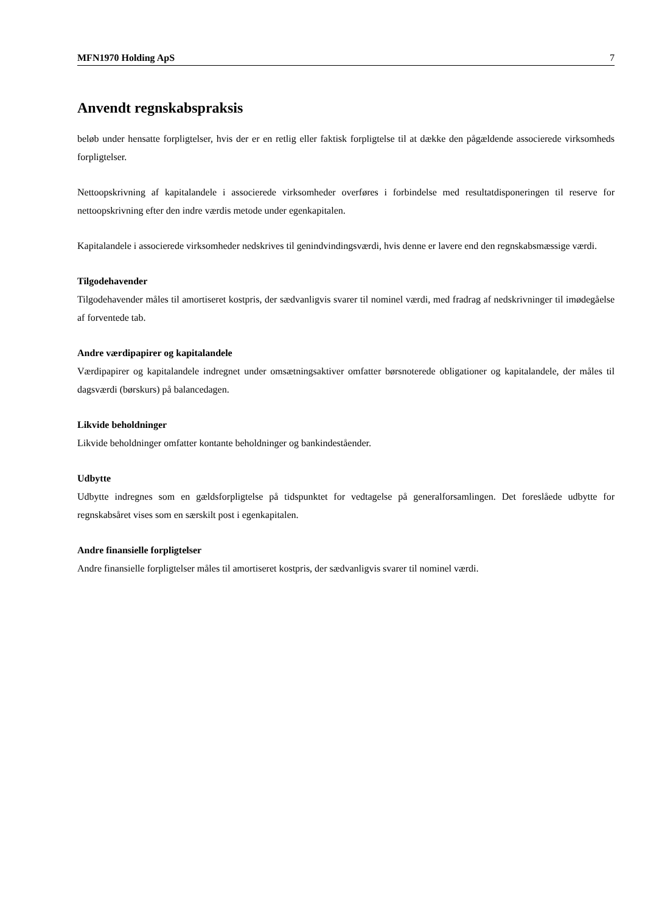MFN1970 Holding ApS 7
Anvendt regnskabspraksis
beløb under hensatte forpligtelser, hvis der er en retlig eller faktisk forpligtelse til at dække den pågældende associerede virksomheds forpligtelser.
Nettoopskrivning af kapitalandele i associerede virksomheder overføres i forbindelse med resultatdisponeringen til reserve for nettoopskrivning efter den indre værdis metode under egenkapitalen.
Kapitalandele i associerede virksomheder nedskrives til genindvindingsværdi, hvis denne er lavere end den regnskabsmæssige værdi.
Tilgodehavender
Tilgodehavender måles til amortiseret kostpris, der sædvanligvis svarer til nominel værdi, med fradrag af nedskrivninger til imødegåelse af forventede tab.
Andre værdipapirer og kapitalandele
Værdipapirer og kapitalandele indregnet under omsætningsaktiver omfatter børsnoterede obligationer og kapitalandele, der måles til dagsværdi (børskurs) på balancedagen.
Likvide beholdninger
Likvide beholdninger omfatter kontante beholdninger og bankindeståender.
Udbytte
Udbytte indregnes som en gældsforpligtelse på tidspunktet for vedtagelse på generalforsamlingen. Det foreslåede udbytte for regnskabsåret vises som en særskilt post i egenkapitalen.
Andre finansielle forpligtelser
Andre finansielle forpligtelser måles til amortiseret kostpris, der sædvanligvis svarer til nominel værdi.